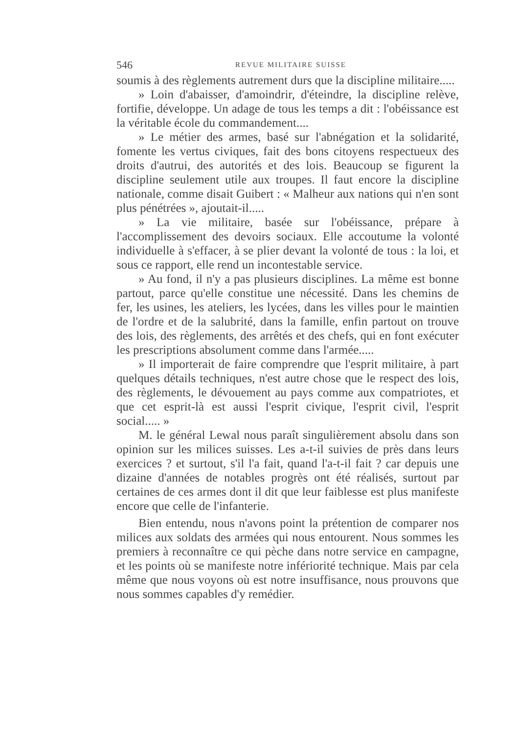546 REVUE MILITAIRE SUISSE
soumis à des règlements autrement durs que la discipline militaire.....
» Loin d'abaisser, d'amoindrir, d'éteindre, la discipline relève, fortifie, développe. Un adage de tous les temps a dit : l'obéissance est la véritable école du commandement....
» Le métier des armes, basé sur l'abnégation et la solidarité, fomente les vertus civiques, fait des bons citoyens respectueux des droits d'autrui, des autorités et des lois. Beaucoup se figurent la discipline seulement utile aux troupes. Il faut encore la discipline nationale, comme disait Guibert : « Malheur aux nations qui n'en sont plus pénétrées », ajoutait-il.....
» La vie militaire, basée sur l'obéissance, prépare à l'accomplissement des devoirs sociaux. Elle accoutume la volonté individuelle à s'effacer, à se plier devant la volonté de tous : la loi, et sous ce rapport, elle rend un incontestable service.
» Au fond, il n'y a pas plusieurs disciplines. La même est bonne partout, parce qu'elle constitue une nécessité. Dans les chemins de fer, les usines, les ateliers, les lycées, dans les villes pour le maintien de l'ordre et de la salubrité, dans la famille, enfin partout on trouve des lois, des règlements, des arrêtés et des chefs, qui en font exécuter les prescriptions absolument comme dans l'armée.....
» Il importerait de faire comprendre que l'esprit militaire, à part quelques détails techniques, n'est autre chose que le respect des lois, des règlements, le dévouement au pays comme aux compatriotes, et que cet esprit-là est aussi l'esprit civique, l'esprit civil, l'esprit social..... »
M. le général Lewal nous paraît singulièrement absolu dans son opinion sur les milices suisses. Les a-t-il suivies de près dans leurs exercices ? et surtout, s'il l'a fait, quand l'a-t-il fait ? car depuis une dizaine d'années de notables progrès ont été réalisés, surtout par certaines de ces armes dont il dit que leur faiblesse est plus manifeste encore que celle de l'infanterie.
Bien entendu, nous n'avons point la prétention de comparer nos milices aux soldats des armées qui nous entourent. Nous sommes les premiers à reconnaître ce qui pèche dans notre service en campagne, et les points où se manifeste notre infériorité technique. Mais par cela même que nous voyons où est notre insuffisance, nous prouvons que nous sommes capables d'y remédier.